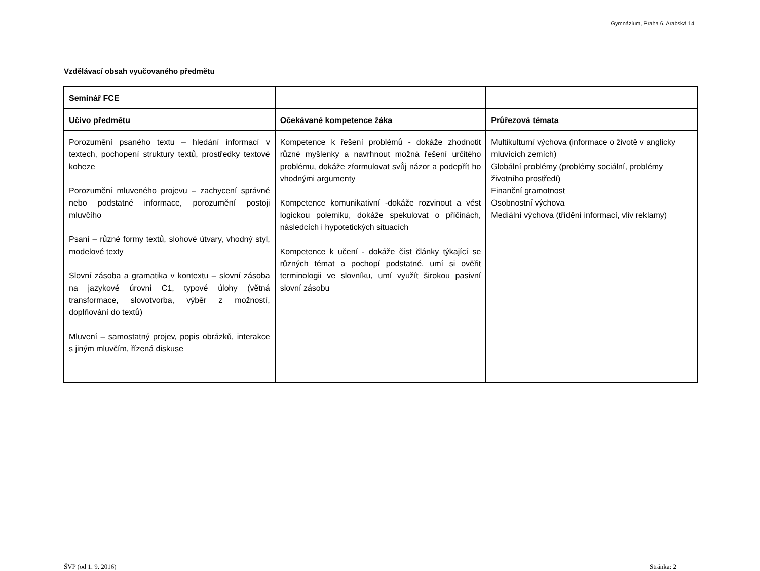Gymnázium, Praha 6, Arabská 14
Vzdělávací obsah vyučovaného předmětu
| Seminář FCE | | |
| --- | --- | --- |
| Učivo předmětu | Očekávané kompetence žáka | Průřezová témata |
| Porozumění psaného textu – hledání informací v textech, pochopení struktury textů, prostředky textové koheze Porozumění mluveného projevu – zachycení správné nebo podstatné informace, porozumění postoji mluvčího Psaní – různé formy textů, slohové útvary, vhodný styl, modelové texty Slovní zásoba a gramatika v kontextu – slovní zásoba na jazykové úrovni C1, typové úlohy (větná transformace, slovotvorba, výběr z možností, doplňování do textů) Mluvení – samostatný projev, popis obrázků, interakce s jiným mluvčím, řízená diskuse | Kompetence k řešení problémů - dokáže zhodnotit různé myšlenky a navrhnout možná řešení určitého problému, dokáže zformulovat svůj názor a podepřít ho vhodnými argumenty Kompetence komunikativní -dokáže rozvinout a vést logickou polemiku, dokáže spekulovat o příčinách, následcích i hypotetických situacích Kompetence k učení - dokáže číst články týkající se různých témat a pochopí podstatné, umí si ověřit terminologii ve slovníku, umí využít širokou pasivní slovní zásobu | Multikulturní výchova (informace o životě v anglicky mluvících zemích) Globální problémy (problémy sociální, problémy životního prostředí) Finanční gramotnost Osobnostní výchova Mediální výchova (třídění informací, vliv reklamy) |
ŠVP (od 1. 9. 2016) Stránka: 2